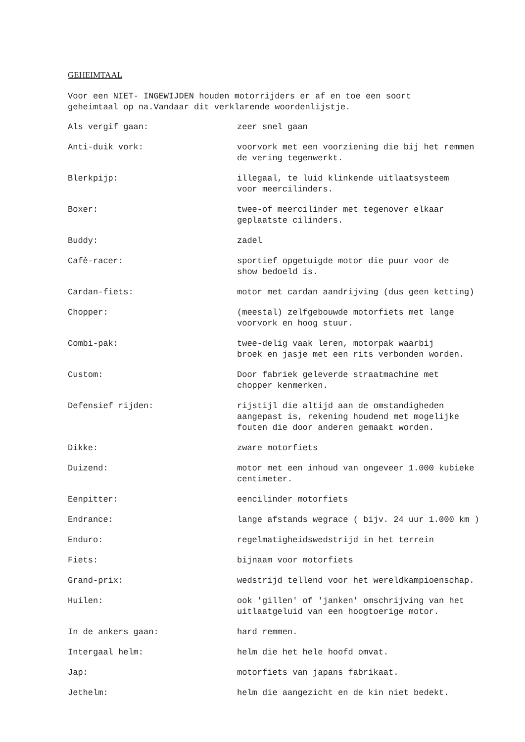GEHEIMTAAL
Voor een NIET- INGEWIJDEN houden motorrijders er af en toe een soort
geheimtaal op na.Vandaar dit verklarende woordenlijstje.
Als vergif gaan: zeer snel gaan
Anti-duik vork: voorvork met een voorziening die bij het remmen
de vering tegenwerkt.
Blerkpijp: illegaal, te luid klinkende uitlaatsysteem
voor meercilinders.
Boxer: twee-of meercilinder met tegenover elkaar
geplaatste cilinders.
Buddy: zadel
Cafê-racer: sportief opgetuigde motor die puur voor de
show bedoeld is.
Cardan-fiets: motor met cardan aandrijving (dus geen ketting)
Chopper: (meestal) zelfgebouwde motorfiets met lange
voorvork en hoog stuur.
Combi-pak: twee-delig vaak leren, motorpak waarbij
broek en jasje met een rits verbonden worden.
Custom: Door fabriek geleverde straatmachine met
chopper kenmerken.
Defensief rijden: rijstijl die altijd aan de omstandigheden
aangepast is, rekening houdend met mogelijke
fouten die door anderen gemaakt worden.
Dikke: zware motorfiets
Duizend: motor met een inhoud van ongeveer 1.000 kubieke
centimeter.
Eenpitter: eencilinder motorfiets
Endrance: lange afstands wegrace ( bijv. 24 uur 1.000 km )
Enduro: regelmatigheidswedstrijd in het terrein
Fiets: bijnaam voor motorfiets
Grand-prix: wedstrijd tellend voor het wereldkampioenschap.
Huilen: ook 'gillen' of 'janken' omschrijving van het
uitlaatgeluid van een hoogtoerige motor.
In de ankers gaan: hard remmen.
Intergaal helm: helm die het hele hoofd omvat.
Jap: motorfiets van japans fabrikaat.
Jethelm: helm die aangezicht en de kin niet bedekt.